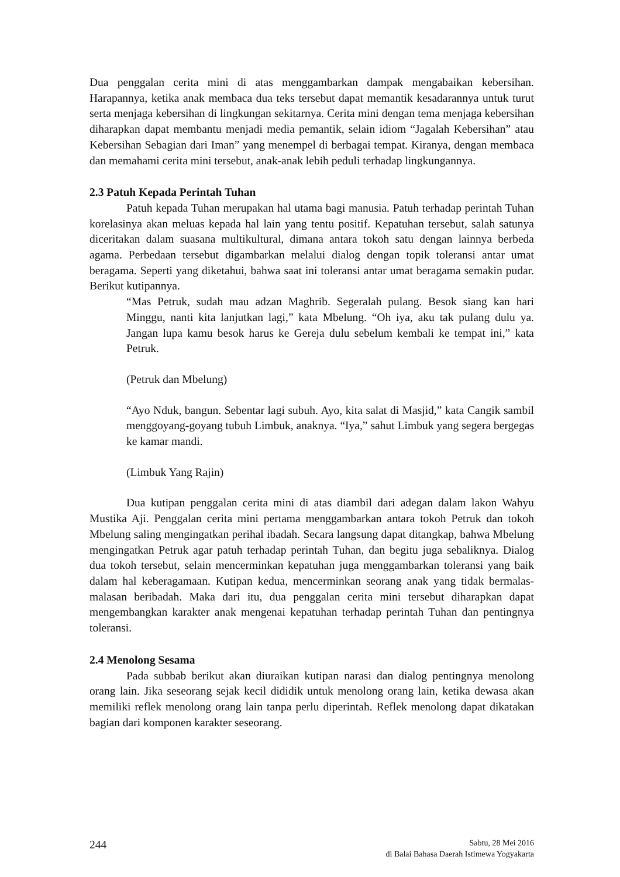Dua penggalan cerita mini di atas menggambarkan dampak mengabaikan kebersihan. Harapannya, ketika anak membaca dua teks tersebut dapat memantik kesadarannya untuk turut serta menjaga kebersihan di lingkungan sekitarnya. Cerita mini dengan tema menjaga kebersihan diharapkan dapat membantu menjadi media pemantik, selain idiom “Jagalah Kebersihan” atau Kebersihan Sebagian dari Iman” yang menempel di berbagai tempat. Kiranya, dengan membaca dan memahami cerita mini tersebut, anak-anak lebih peduli terhadap lingkungannya.
2.3 Patuh Kepada Perintah Tuhan
Patuh kepada Tuhan merupakan hal utama bagi manusia. Patuh terhadap perintah Tuhan korelasinya akan meluas kepada hal lain yang tentu positif. Kepatuhan tersebut, salah satunya diceritakan dalam suasana multikultural, dimana antara tokoh satu dengan lainnya berbeda agama. Perbedaan tersebut digambarkan melalui dialog dengan topik toleransi antar umat beragama. Seperti yang diketahui, bahwa saat ini toleransi antar umat beragama semakin pudar. Berikut kutipannya.
“Mas Petruk, sudah mau adzan Maghrib. Segeralah pulang. Besok siang kan hari Minggu, nanti kita lanjutkan lagi,” kata Mbelung. “Oh iya, aku tak pulang dulu ya. Jangan lupa kamu besok harus ke Gereja dulu sebelum kembali ke tempat ini,” kata Petruk.
(Petruk dan Mbelung)
“Ayo Nduk, bangun. Sebentar lagi subuh. Ayo, kita salat di Masjid,” kata Cangik sambil menggoyang-goyang tubuh Limbuk, anaknya. “Iya,” sahut Limbuk yang segera bergegas ke kamar mandi.
(Limbuk Yang Rajin)
Dua kutipan penggalan cerita mini di atas diambil dari adegan dalam lakon Wahyu Mustika Aji. Penggalan cerita mini pertama menggambarkan antara tokoh Petruk dan tokoh Mbelung saling mengingatkan perihal ibadah. Secara langsung dapat ditangkap, bahwa Mbelung mengingatkan Petruk agar patuh terhadap perintah Tuhan, dan begitu juga sebaliknya. Dialog dua tokoh tersebut, selain mencerminkan kepatuhan juga menggambarkan toleransi yang baik dalam hal keberagamaan. Kutipan kedua, mencerminkan seorang anak yang tidak bermalas-malasan beribadah. Maka dari itu, dua penggalan cerita mini tersebut diharapkan dapat mengembangkan karakter anak mengenai kepatuhan terhadap perintah Tuhan dan pentingnya toleransi.
2.4 Menolong Sesama
Pada subbab berikut akan diuraikan kutipan narasi dan dialog pentingnya menolong orang lain. Jika seseorang sejak kecil dididik untuk menolong orang lain, ketika dewasa akan memiliki reflek menolong orang lain tanpa perlu diperintah. Reflek menolong dapat dikatakan bagian dari komponen karakter seseorang.
244
Sabtu, 28 Mei 2016
di Balai Bahasa Daerah Istimewa Yogyakarta